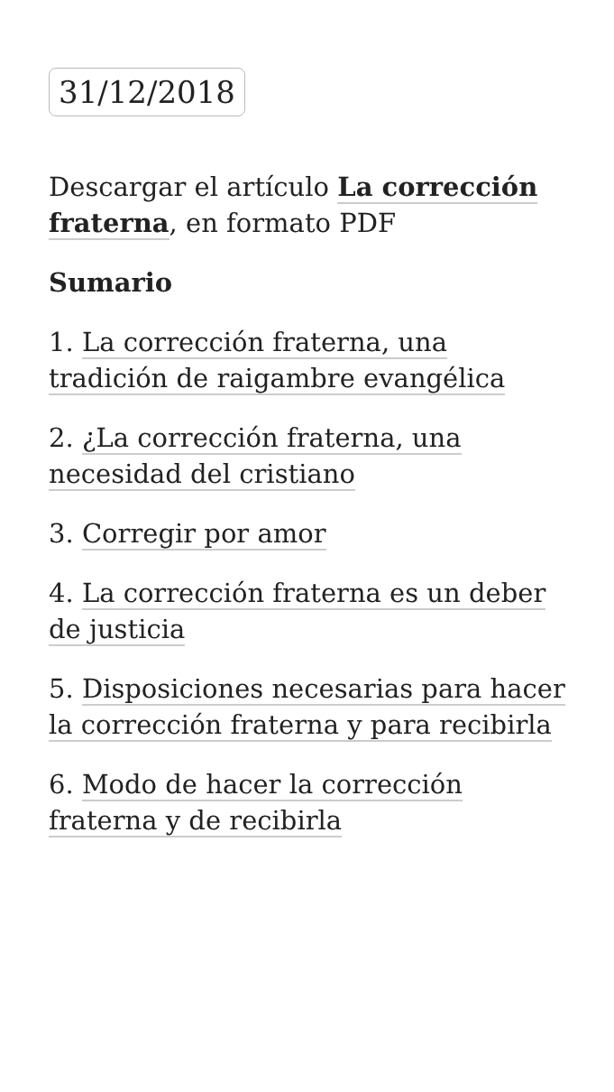31/12/2018
Descargar el artículo La corrección fraterna, en formato PDF
Sumario
1. La corrección fraterna, una tradición de raigambre evangélica
2. ¿La corrección fraterna, una necesidad del cristiano
3. Corregir por amor
4. La corrección fraterna es un deber de justicia
5. Disposiciones necesarias para hacer la corrección fraterna y para recibirla
6. Modo de hacer la corrección fraterna y de recibirla